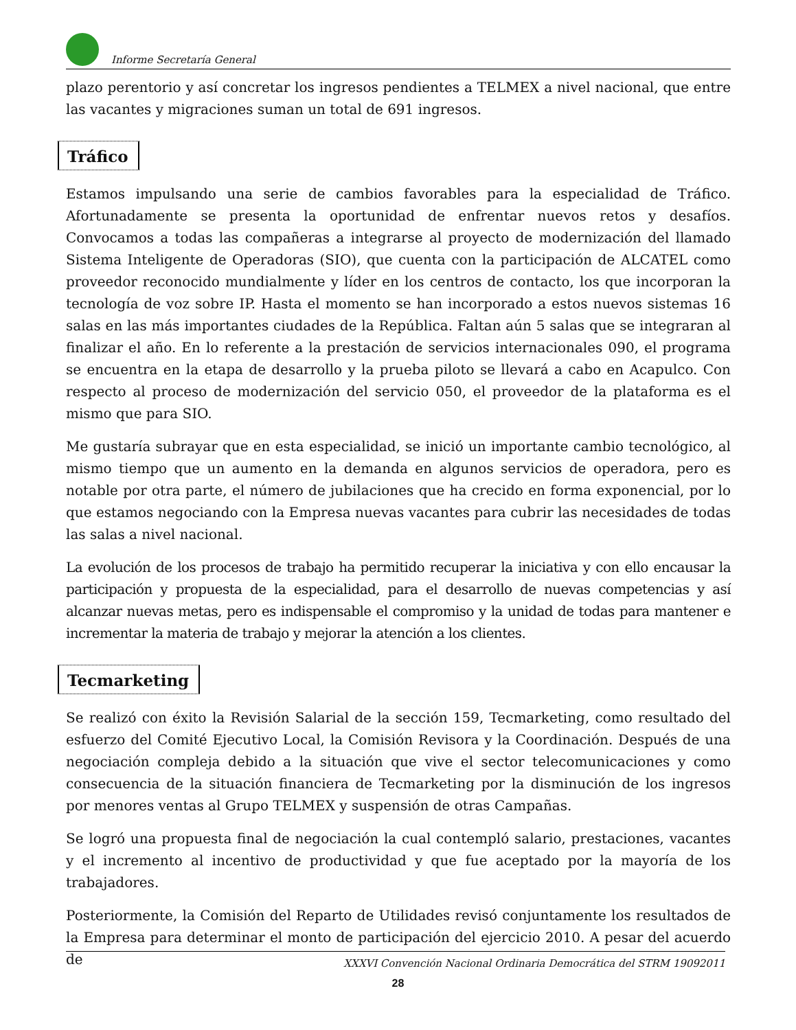Informe Secretaría General
plazo perentorio y así concretar los ingresos pendientes a TELMEX a nivel nacional, que entre las vacantes y migraciones suman un total de 691 ingresos.
Tráfico
Estamos impulsando una serie de cambios favorables para la especialidad de Tráfico. Afortunadamente se presenta la oportunidad de enfrentar nuevos retos y desafíos. Convocamos a todas las compañeras a integrarse al proyecto de modernización del llamado Sistema Inteligente de Operadoras (SIO), que cuenta con la participación de ALCATEL como proveedor reconocido mundialmente y líder en los centros de contacto, los que incorporan la tecnología de voz sobre IP. Hasta el momento se han incorporado a estos nuevos sistemas 16 salas en las más importantes ciudades de la República. Faltan aún 5 salas que se integraran al finalizar el año. En lo referente a la prestación de servicios internacionales 090, el programa se encuentra en la etapa de desarrollo y la prueba piloto se llevará a cabo en Acapulco. Con respecto al proceso de modernización del servicio 050, el proveedor de la plataforma es el mismo que para SIO.
Me gustaría subrayar que en esta especialidad, se inició un importante cambio tecnológico, al mismo tiempo que un aumento en la demanda en algunos servicios de operadora, pero es notable por otra parte, el número de jubilaciones que ha crecido en forma exponencial, por lo que estamos negociando con la Empresa nuevas vacantes para cubrir las necesidades de todas las salas a nivel nacional.
La evolución de los procesos de trabajo ha permitido recuperar la iniciativa y con ello encausar la participación y propuesta de la especialidad, para el desarrollo de nuevas competencias y así alcanzar nuevas metas, pero es indispensable el compromiso y la unidad de todas para mantener e incrementar la materia de trabajo y mejorar la atención a los clientes.
Tecmarketing
Se realizó con éxito la Revisión Salarial de la sección 159, Tecmarketing, como resultado del esfuerzo del Comité Ejecutivo Local, la Comisión Revisora y la Coordinación. Después de una negociación compleja debido a la situación que vive el sector telecomunicaciones y como consecuencia de la situación financiera de Tecmarketing por la disminución de los ingresos por menores ventas al Grupo TELMEX y suspensión de otras Campañas.
Se logró una propuesta final de negociación la cual contempló salario, prestaciones, vacantes y el incremento al incentivo de productividad y que fue aceptado por la mayoría de los trabajadores.
Posteriormente, la Comisión del Reparto de Utilidades revisó conjuntamente los resultados de la Empresa para determinar el monto de participación del ejercicio 2010. A pesar del acuerdo de
XXXVI Convención Nacional Ordinaria Democrática del STRM 19092011
28